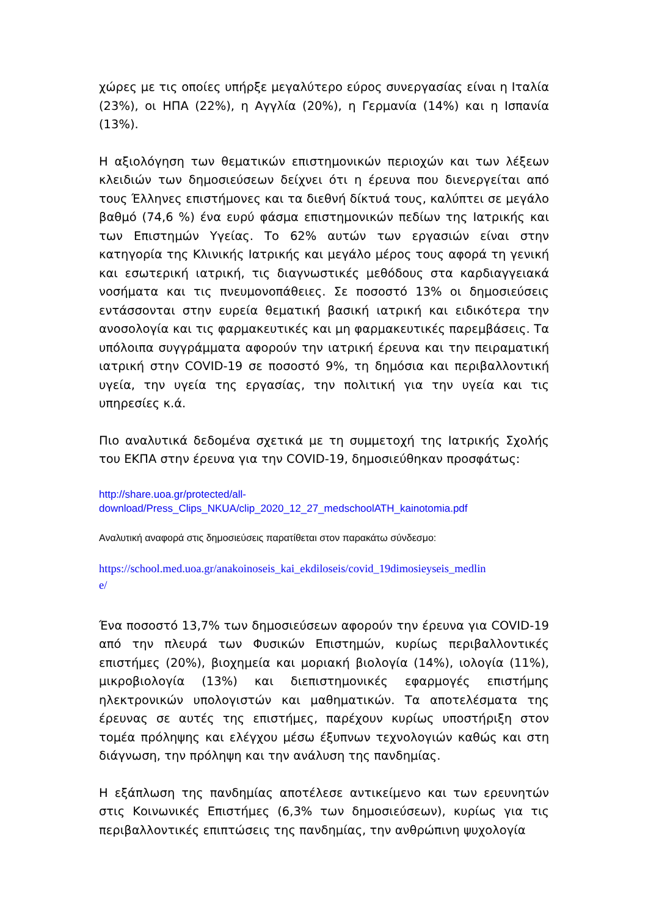χώρες με τις οποίες υπήρξε μεγαλύτερο εύρος συνεργασίας είναι η Ιταλία (23%), οι ΗΠΑ (22%), η Αγγλία (20%), η Γερμανία (14%) και η Ισπανία (13%).
Η αξιολόγηση των θεματικών επιστημονικών περιοχών και των λέξεων κλειδιών των δημοσιεύσεων δείχνει ότι η έρευνα που διενεργείται από τους Έλληνες επιστήμονες και τα διεθνή δίκτυά τους, καλύπτει σε μεγάλο βαθμό (74,6 %) ένα ευρύ φάσμα επιστημονικών πεδίων της Ιατρικής και των Επιστημών Υγείας. Το 62% αυτών των εργασιών είναι στην κατηγορία της Κλινικής Ιατρικής και μεγάλο μέρος τους αφορά τη γενική και εσωτερική ιατρική, τις διαγνωστικές μεθόδους στα καρδιαγγειακά νοσήματα και τις πνευμονοπάθειες. Σε ποσοστό 13% οι δημοσιεύσεις εντάσσονται στην ευρεία θεματική βασική ιατρική και ειδικότερα την ανοσολογία και τις φαρμακευτικές και μη φαρμακευτικές παρεμβάσεις. Τα υπόλοιπα συγγράμματα αφορούν την ιατρική έρευνα και την πειραματική ιατρική στην COVID-19 σε ποσοστό 9%, τη δημόσια και περιβαλλοντική υγεία, την υγεία της εργασίας, την πολιτική για την υγεία και τις υπηρεσίες κ.ά.
Πιο αναλυτικά δεδομένα σχετικά με τη συμμετοχή της Ιατρικής Σχολής του ΕΚΠΑ στην έρευνα για την COVID-19, δημοσιεύθηκαν προσφάτως:
http://share.uoa.gr/protected/all-
download/Press_Clips_NKUA/clip_2020_12_27_medschoolATH_kainotomia.pdf
Αναλυτική αναφορά στις δημοσιεύσεις παρατίθεται στον παρακάτω σύνδεσμο:
https://school.med.uoa.gr/anakoinoseis_kai_ekdiloseis/covid_19dimosieyseis_medlin
e/
Ένα ποσοστό 13,7% των δημοσιεύσεων αφορούν την έρευνα για COVID-19 από την πλευρά των Φυσικών Επιστημών, κυρίως περιβαλλοντικές επιστήμες (20%), βιοχημεία και μοριακή βιολογία (14%), ιολογία (11%), μικροβιολογία (13%) και διεπιστημονικές εφαρμογές επιστήμης ηλεκτρονικών υπολογιστών και μαθηματικών. Τα αποτελέσματα της έρευνας σε αυτές της επιστήμες, παρέχουν κυρίως υποστήριξη στον τομέα πρόληψης και ελέγχου μέσω έξυπνων τεχνολογιών καθώς και στη διάγνωση, την πρόληψη και την ανάλυση της πανδημίας.
Η εξάπλωση της πανδημίας αποτέλεσε αντικείμενο και των ερευνητών στις Κοινωνικές Επιστήμες (6,3% των δημοσιεύσεων), κυρίως για τις περιβαλλοντικές επιπτώσεις της πανδημίας, την ανθρώπινη ψυχολογία